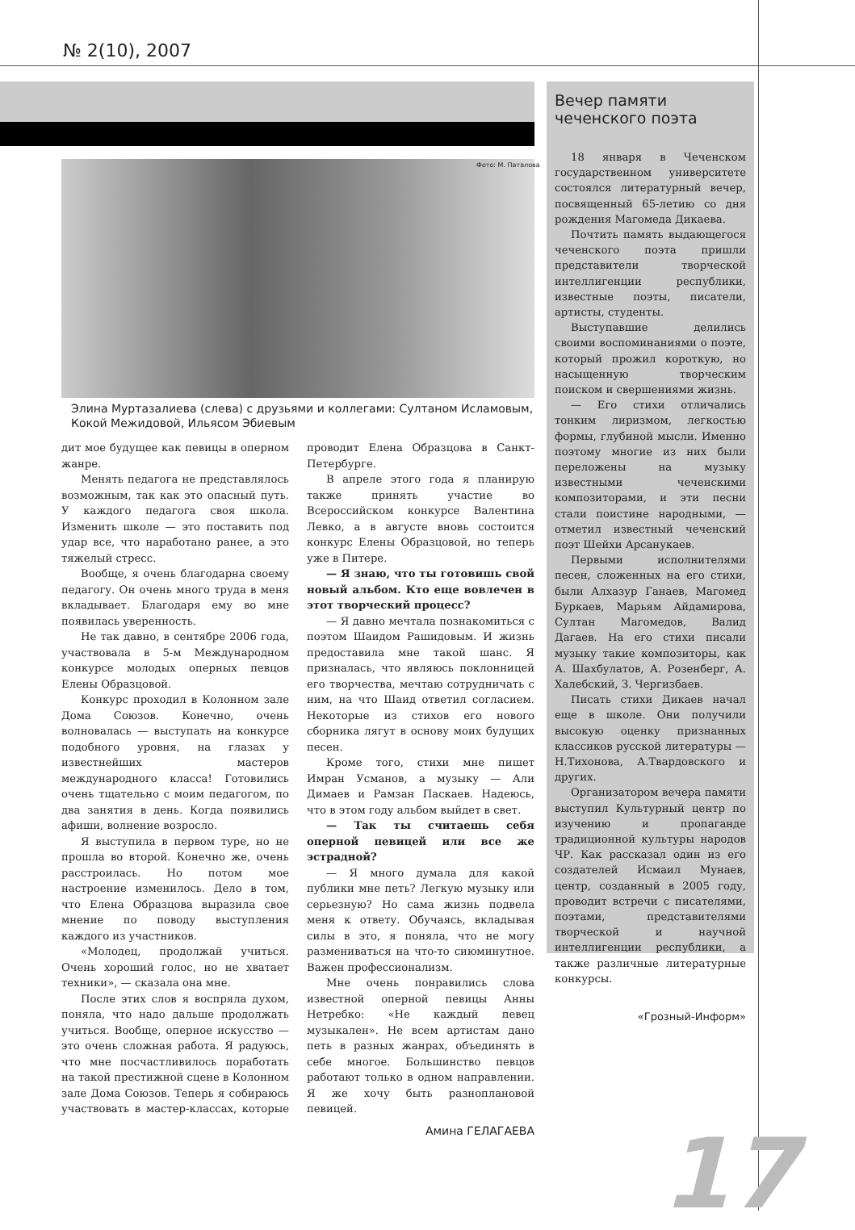№ 2(10), 2007
Элина Муртазалиева (слева) с друзьями и коллегами: Султаном Исламовым, Кокой Межидовой, Ильясом Эбиевым
дит мое будущее как певицы в оперном жанре.
Менять педагога не представлялось возможным, так как это опасный путь. У каждого педагога своя школа. Изменить школе — это поставить под удар все, что наработано ранее, а это тяжелый стресс.
Вообще, я очень благодарна своему педагогу. Он очень много труда в меня вкладывает. Благодаря ему во мне появилась уверенность.
Не так давно, в сентябре 2006 года, участвовала в 5-м Международном конкурсе молодых оперных певцов Елены Образцовой.
Конкурс проходил в Колонном зале Дома Союзов. Конечно, очень волновалась — выступать на конкурсе подобного уровня, на глазах у известнейших мастеров международного класса! Готовились очень тщательно с моим педагогом, по два занятия в день. Когда появились афиши, волнение возросло.
Я выступила в первом туре, но не прошла во второй. Конечно же, очень расстроилась. Но потом мое настроение изменилось. Дело в том, что Елена Образцова выразила свое мнение по поводу выступления каждого из участников.
«Молодец, продолжай учиться. Очень хороший голос, но не хватает техники», — сказала она мне.
После этих слов я воспряла духом, поняла, что надо дальше продолжать учиться. Вообще, оперное искусство — это очень сложная работа. Я радуюсь, что мне посчастливилось поработать на такой престижной сцене в Колонном зале Дома Союзов. Теперь я собираюсь участвовать в мастер-классах, которые проводит Елена Образцова в Санкт-Петербурге.
В апреле этого года я планирую также принять участие во Всероссийском конкурсе Валентина Левко, а в августе вновь состоится конкурс Елены Образцовой, но теперь уже в Питере.
— Я знаю, что ты готовишь свой новый альбом. Кто еще вовлечен в этот творческий процесс?
— Я давно мечтала познакомиться с поэтом Шаидом Рашидовым. И жизнь предоставила мне такой шанс. Я призналась, что являюсь поклонницей его творчества, мечтаю сотрудничать с ним, на что Шаид ответил согласием. Некоторые из стихов его нового сборника лягут в основу моих будущих песен.
Кроме того, стихи мне пишет Имран Усманов, а музыку — Али Димаев и Рамзан Паскаев. Надеюсь, что в этом году альбом выйдет в свет.
— Так ты считаешь себя оперной певицей или все же эстрадной?
— Я много думала для какой публики мне петь? Легкую музыку или серьезную? Но сама жизнь подвела меня к ответу. Обучаясь, вкладывая силы в это, я поняла, что не могу размениваться на что-то сиюминутное. Важен профессионализм.
Мне очень понравились слова известной оперной певицы Анны Нетребко: «Не каждый певец музыкален». Не всем артистам дано петь в разных жанрах, объединять в себе многое. Большинство певцов работают только в одном направлении. Я же хочу быть разноплановой певицей.
Амина ГЕЛАГАЕВА
Фото: М. Паталова
Вечер памяти чеченского поэта
18 января в Чеченском государственном университете состоялся литературный вечер, посвященный 65-летию со дня рождения Магомеда Дикаева.
Почтить память выдающегося чеченского поэта пришли представители творческой интеллигенции республики, известные поэты, писатели, артисты, студенты.
Выступавшие делились своими воспоминаниями о поэте, который прожил короткую, но насыщенную творческим поиском и свершениями жизнь.
— Его стихи отличались тонким лиризмом, легкостью формы, глубиной мысли. Именно поэтому многие из них были переложены на музыку известными чеченскими композиторами, и эти песни стали поистине народными, — отметил известный чеченский поэт Шейхи Арсанукаев.
Первыми исполнителями песен, сложенных на его стихи, были Алхазур Ганаев, Магомед Буркаев, Марьям Айдамирова, Султан Магомедов, Валид Дагаев. На его стихи писали музыку такие композиторы, как А. Шахбулатов, А. Розенберг, А. Халебский, З. Чергизбаев.
Писать стихи Дикаев начал еще в школе. Они получили высокую оценку признанных классиков русской литературы — Н.Тихонова, А.Твардовского и других.
Организатором вечера памяти выступил Культурный центр по изучению и пропаганде традиционной культуры народов ЧР. Как рассказал один из его создателей Исмаил Мунаев, центр, созданный в 2005 году, проводит встречи с писателями, поэтами, представителями творческой и научной интеллигенции республики, а также различные литературные конкурсы.
«Грозный-Информ»
17